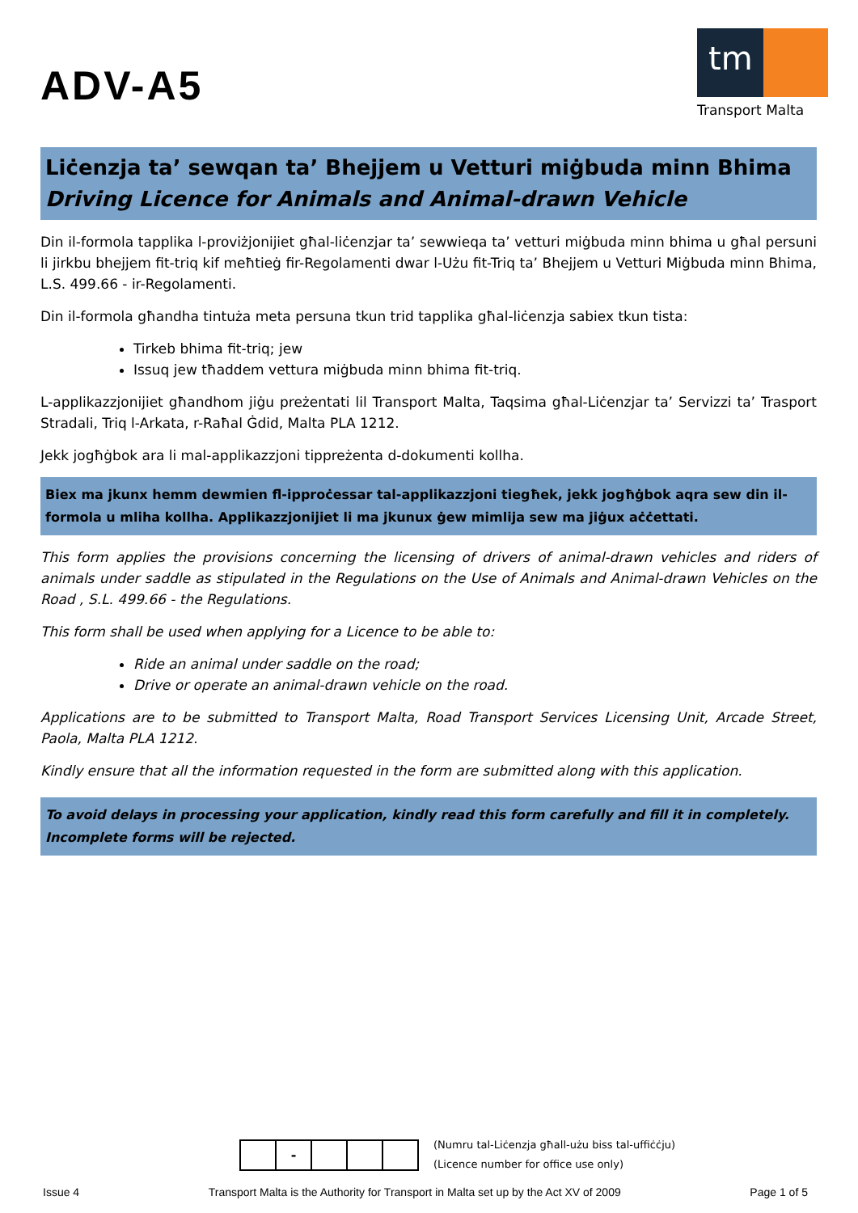ADV-A5
tm
Transport Malta
Liċenzja ta’ sewqan ta’ Bhejjem u Vetturi miġbuda minn Bhima
Driving Licence for Animals and Animal-drawn Vehicle
Din il-formola tapplika l-proviżjonijiet għal-liċenzjar ta’ sewwieqa ta’ vetturi miġbuda minn bhima u għal persuni li jirkbu bhejjem fit-triq kif meħtieġ fir-Regolamenti dwar l-Użu fit-Triq ta’ Bhejjem u Vetturi Miġbuda minn Bhima, L.S. 499.66 - ir-Regolamenti.
Din il-formola għandha tintuża meta persuna tkun trid tapplika għal-liċenzja sabiex tkun tista:
Tirkeb bhima fit-triq; jew
Issuq jew tħaddem vettura miġbuda minn bhima fit-triq.
L-applikazzjonijiet għandhom jiġu preżentati lil Transport Malta, Taqsima għal-Liċenzjar ta’ Servizzi ta’ Trasport Stradali, Triq l-Arkata, r-Raħal Ġdid, Malta PLA 1212.
Jekk jogħġbok ara li mal-applikazzjoni tippreżenta d-dokumenti kollha.
Biex ma jkunx hemm dewmien fl-ipproċessar tal-applikazzjoni tiegħek, jekk jogħġbok aqra sew din il-formola u mliha kollha. Applikazzjonijiet li ma jkunux ġew mimlija sew ma jiġux aċċettati.
This form applies the provisions concerning the licensing of drivers of animal-drawn vehicles and riders of animals under saddle as stipulated in the Regulations on the Use of Animals and Animal-drawn Vehicles on the Road , S.L. 499.66 - the Regulations.
This form shall be used when applying for a Licence to be able to:
Ride an animal under saddle on the road;
Drive or operate an animal-drawn vehicle on the road.
Applications are to be submitted to Transport Malta, Road Transport Services Licensing Unit, Arcade Street, Paola, Malta PLA 1212.
Kindly ensure that all the information requested in the form are submitted along with this application.
To avoid delays in processing your application, kindly read this form carefully and fill it in completely. Incomplete forms will be rejected.
| | - | | | |
(Numru tal-Liċenzja għall-użu biss tal-uffiċċju)
(Licence number for office use only)
Issue 4 Transport Malta is the Authority for Transport in Malta set up by the Act XV of 2009 Page 1 of 5